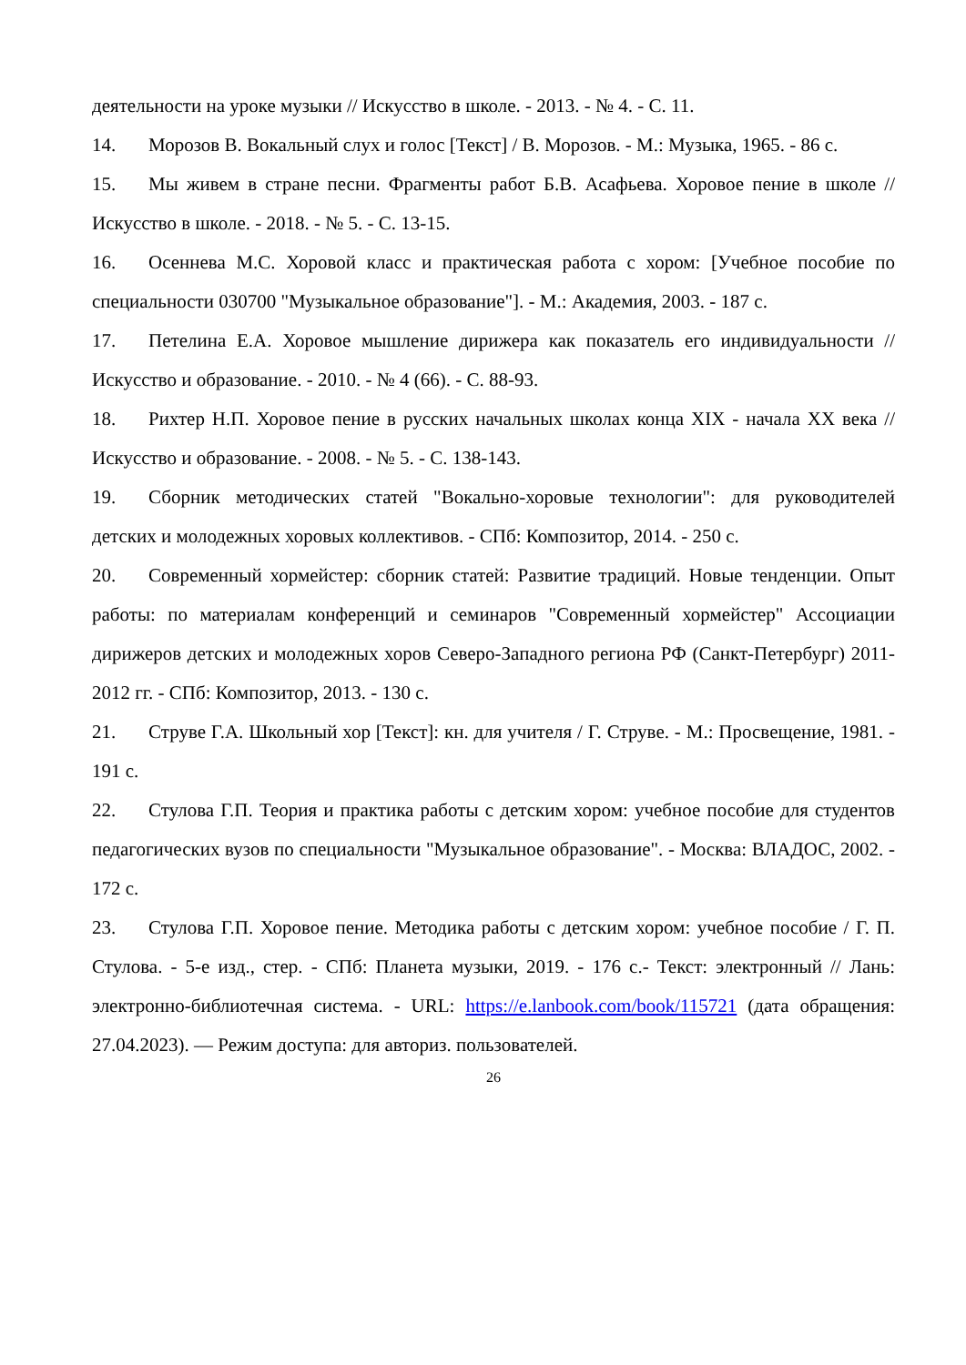деятельности на уроке музыки // Искусство в школе. - 2013. - № 4. - С. 11.
14. Морозов В. Вокальный слух и голос [Текст] / В. Морозов. - М.: Музыка, 1965. - 86 с.
15. Мы живем в стране песни. Фрагменты работ Б.В. Асафьева. Хоровое пение в школе // Искусство в школе. - 2018. - № 5. - С. 13-15.
16. Осеннева М.С. Хоровой класс и практическая работа с хором: [Учебное пособие по специальности 030700 "Музыкальное образование"]. - М.: Академия, 2003. - 187 с.
17. Петелина Е.А. Хоровое мышление дирижера как показатель его индивидуальности // Искусство и образование. - 2010. - № 4 (66). - С. 88-93.
18. Рихтер Н.П. Хоровое пение в русских начальных школах конца XIX - начала XX века // Искусство и образование. - 2008. - № 5. - С. 138-143.
19. Сборник методических статей "Вокально-хоровые технологии": для руководителей детских и молодежных хоровых коллективов. - СПб: Композитор, 2014. - 250 с.
20. Современный хормейстер: сборник статей: Развитие традиций. Новые тенденции. Опыт работы: по материалам конференций и семинаров "Современный хормейстер" Ассоциации дирижеров детских и молодежных хоров Северо-Западного региона РФ (Санкт-Петербург) 2011-2012 гг. - СПб: Композитор, 2013. - 130 с.
21. Струве Г.А. Школьный хор [Текст]: кн. для учителя / Г. Струве. - М.: Просвещение, 1981. - 191 с.
22. Стулова Г.П. Теория и практика работы с детским хором: учебное пособие для студентов педагогических вузов по специальности "Музыкальное образование". - Москва: ВЛАДОС, 2002. - 172 с.
23. Стулова Г.П. Хоровое пение. Методика работы с детским хором: учебное пособие / Г. П. Стулова. - 5-е изд., стер. - СПб: Планета музыки, 2019. - 176 с.- Текст: электронный // Лань: электронно-библиотечная система. - URL: https://e.lanbook.com/book/115721 (дата обращения: 27.04.2023). — Режим доступа: для авториз. пользователей.
26